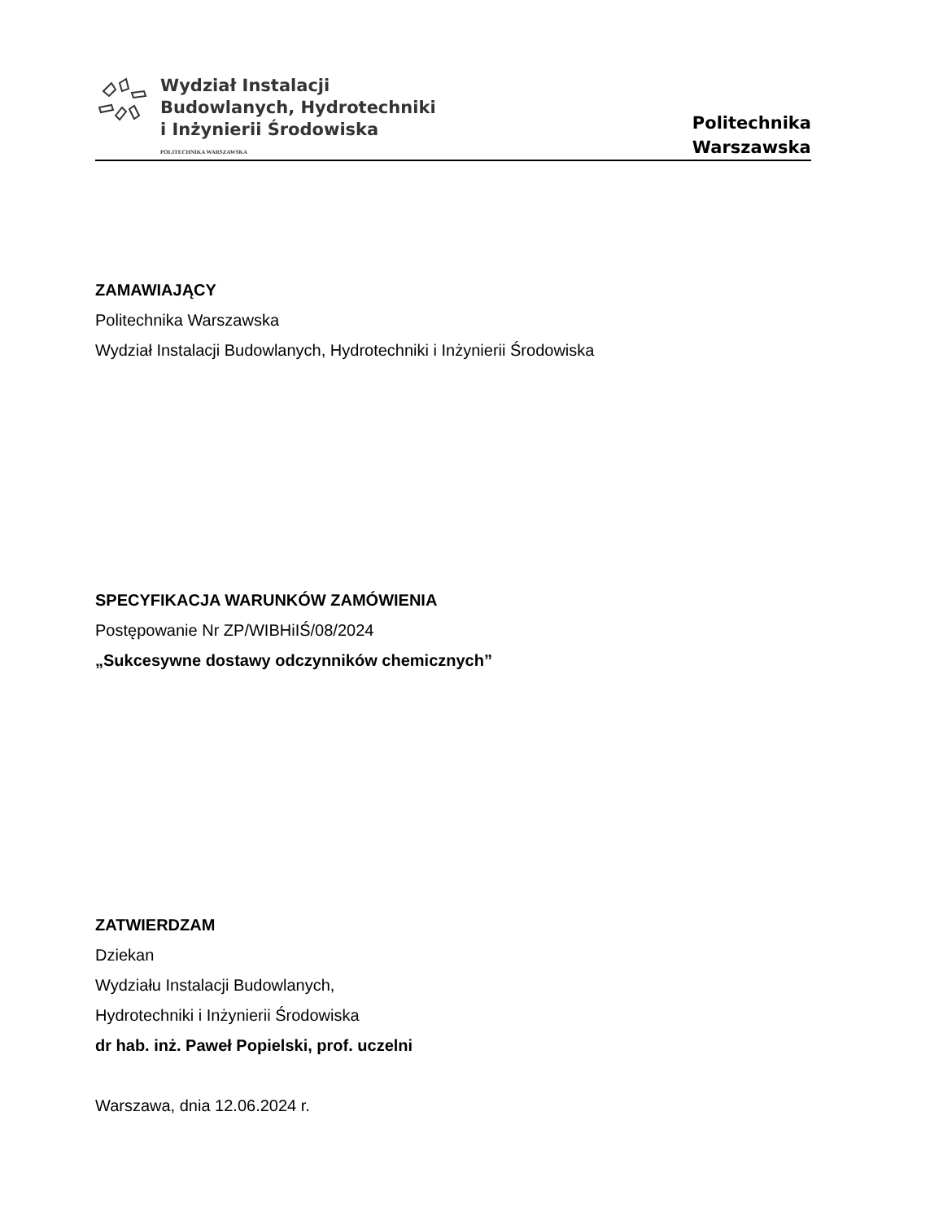Wydział Instalacji
Budowlanych, Hydrotechniki
i Inżynierii Środowiska
POLITECHNIKA WARSZAWSKA
Politechnika
Warszawska
ZAMAWIAJĄCY
Politechnika Warszawska
Wydział Instalacji Budowlanych, Hydrotechniki i Inżynierii Środowiska
SPECYFIKACJA WARUNKÓW ZAMÓWIENIA
Postępowanie Nr ZP/WIBHiIŚ/08/2024
„Sukcesywne dostawy odczynników chemicznych”
ZATWIERDZAM
Dziekan
Wydziału Instalacji Budowlanych,
Hydrotechniki i Inżynierii Środowiska
dr hab. inż. Paweł Popielski, prof. uczelni
Warszawa, dnia 12.06.2024 r.